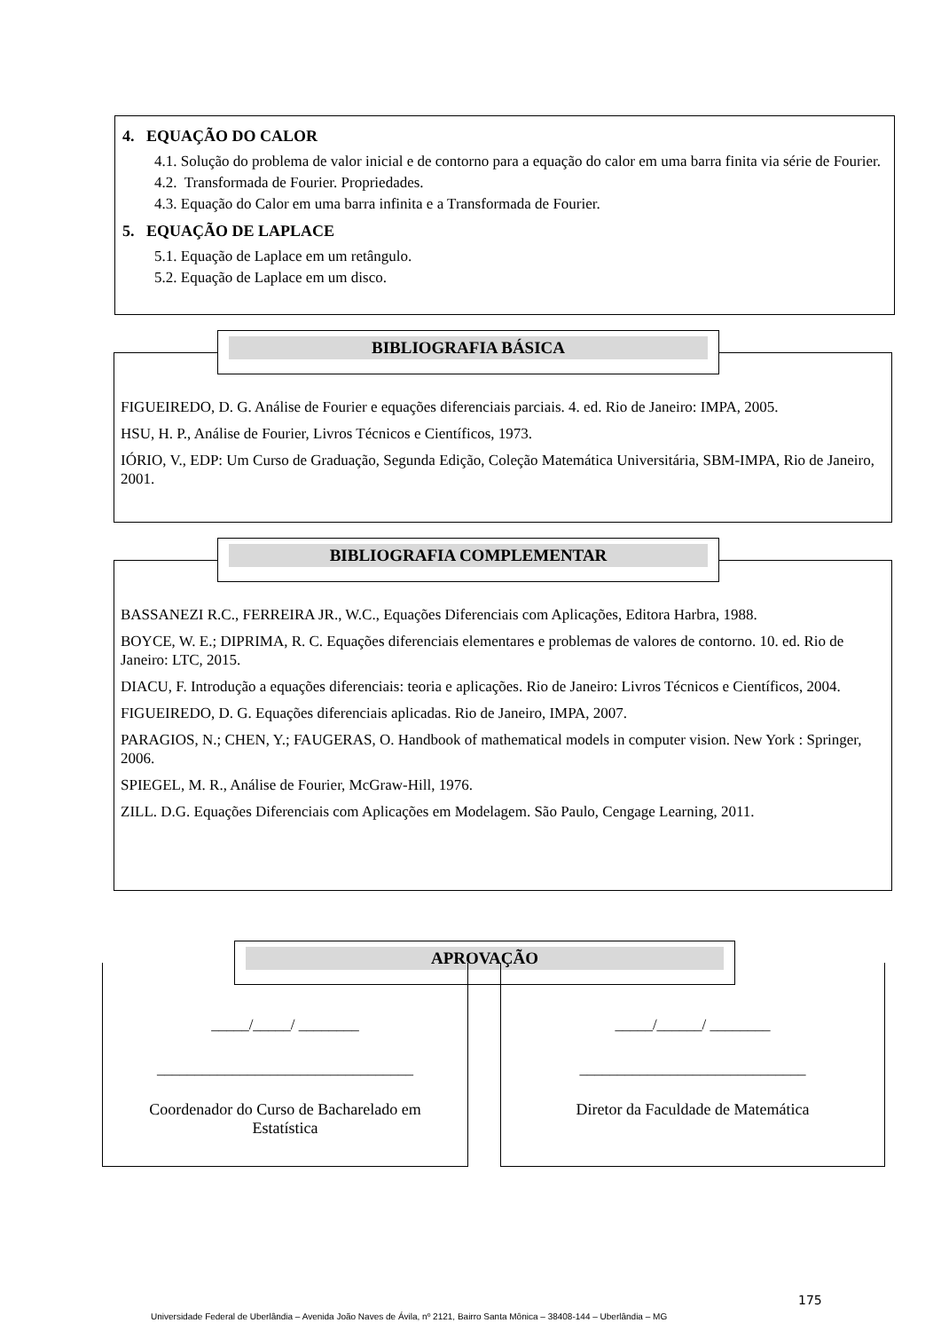4. EQUAÇÃO DO CALOR
4.1. Solução do problema de valor inicial e de contorno para a equação do calor em uma barra finita via série de Fourier.
4.2. Transformada de Fourier. Propriedades.
4.3. Equação do Calor em uma barra infinita e a Transformada de Fourier.
5. EQUAÇÃO DE LAPLACE
5.1. Equação de Laplace em um retângulo.
5.2. Equação de Laplace em um disco.
FIGUEIREDO, D. G. Análise de Fourier e equações diferenciais parciais. 4. ed. Rio de Janeiro: IMPA, 2005.
HSU, H. P., Análise de Fourier, Livros Técnicos e Científicos, 1973.
IÓRIO, V., EDP: Um Curso de Graduação, Segunda Edição, Coleção Matemática Universitária, SBM-IMPA, Rio de Janeiro, 2001.
BIBLIOGRAFIA BÁSICA
BASSANEZI R.C., FERREIRA JR., W.C., Equações Diferenciais com Aplicações, Editora Harbra, 1988.
BOYCE, W. E.; DIPRIMA, R. C. Equações diferenciais elementares e problemas de valores de contorno. 10. ed. Rio de Janeiro: LTC, 2015.
DIACU, F. Introdução a equações diferenciais: teoria e aplicações. Rio de Janeiro: Livros Técnicos e Científicos, 2004.
FIGUEIREDO, D. G. Equações diferenciais aplicadas. Rio de Janeiro, IMPA, 2007.
PARAGIOS, N.; CHEN, Y.; FAUGERAS, O. Handbook of mathematical models in computer vision. New York : Springer, 2006.
SPIEGEL, M. R., Análise de Fourier, McGraw-Hill, 1976.
ZILL. D.G. Equações Diferenciais com Aplicações em Modelagem. São Paulo, Cengage Learning, 2011.
BIBLIOGRAFIA COMPLEMENTAR
APROVAÇÃO
_____/_____/ ________
__________________________________
Coordenador do Curso de Bacharelado em Estatística
_____/______/ ________
______________________________
Diretor da Faculdade de Matemática
175
Universidade Federal de Uberlândia – Avenida João Naves de Ávila, nº 2121, Bairro Santa Mônica – 38408-144 – Uberlândia – MG